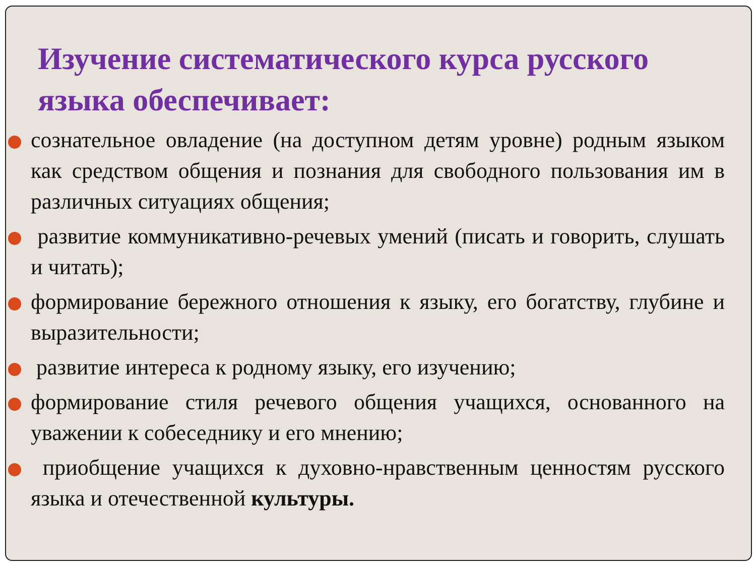Изучение систематического курса русского языка обеспечивает:
сознательное овладение (на доступном детям уровне) родным языком как средством общения и познания для свободного пользования им в различных ситуациях общения;
развитие коммуникативно-речевых умений (писать и говорить, слушать и читать);
формирование бережного отношения к языку, его богатству, глубине и выразительности;
развитие интереса к родному языку, его изучению;
формирование стиля речевого общения учащихся, основанного на уважении к собеседнику и его мнению;
приобщение учащихся к духовно-нравственным ценностям русского языка и отечественной культуры.